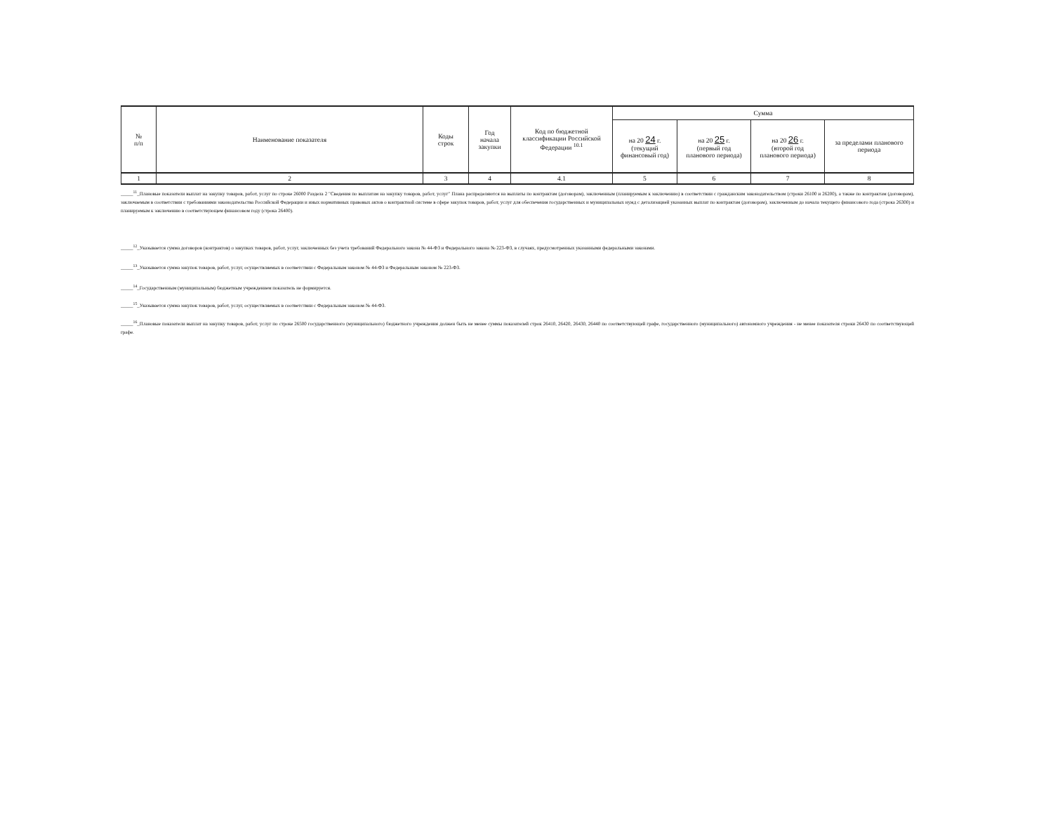| № п/п | Наименование показателя | Коды строк | Год начала закупки | Код по бюджетной классификации Российской Федерации <sup>10.1</sup> | Сумма | | | |
| --- | --- | --- | --- | --- | --- | --- | --- | --- |
| | | | | | на 20 24 г. (текущий финансовый год) | на 20 25 г. (первый год планового периода) | на 20 26 г. (второй год планового периода) | за пределами планового периода |
| 1 | 2 | 3 | 4 | 4.1 | 5 | 6 | 7 | 8 |
_____<sup>11</sup>_Плановые показатели выплат на закупку товаров, работ, услуг по строке 26000 Раздела 2 "Сведения по выплатам на закупку товаров, работ, услуг" Плана распределяются на выплаты по контрактам (договорам), заключенным (планируемым к заключению) в соответствии с гражданским законодательством (строки 26100 и 26200), а также по контрактам (договорам), заключаемым в соответствии с требованиями законодательства Российской Федерации и иных нормативных правовых актов о контрактной системе в сфере закупок товаров, работ, услуг для обеспечения государственных и муниципальных нужд с детализацией указанных выплат по контрактам (договорам), заключенным до начала текущего финансового года (строка 26300) и планируемым к заключению в соответствующем финансовом году (строка 26400).
_____<sup>12</sup>_Указывается сумма договоров (контрактов) о закупках товаров, работ, услуг, заключенных без учета требований Федерального закона № 44-ФЗ и Федерального закона № 223-ФЗ, в случаях, предусмотренных указанными федеральными законами.
_____<sup>13</sup>_Указывается сумма закупок товаров, работ, услуг, осуществляемых в соответствии с Федеральным законом № 44-ФЗ и Федеральным законом № 223-ФЗ.
_____<sup>14</sup>_Государственным (муниципальным) бюджетным учреждением показатель не формируется.
_____<sup>15</sup>_Указывается сумма закупок товаров, работ, услуг, осуществляемых в соответствии с Федеральным законом № 44-ФЗ.
_____<sup>16</sup>_Плановые показатели выплат на закупку товаров, работ, услуг по строке 26500 государственного (муниципального) бюджетного учреждения должен быть не менее суммы показателей строк 26410, 26420, 26430, 26440 по соответствующей графе, государственного (муниципального) автономного учреждения - не менее показателя строки 26430 по соответствующей графе.